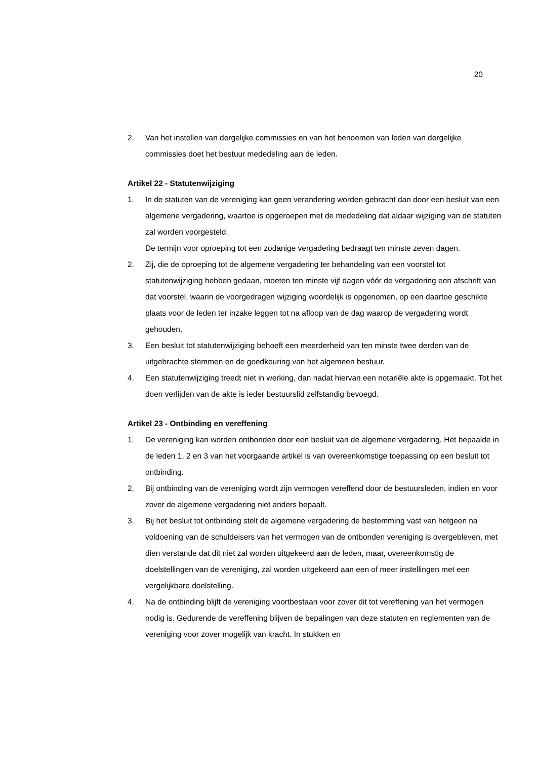20
2. Van het instellen van dergelijke commissies en van het benoemen van leden van dergelijke commissies doet het bestuur mededeling aan de leden.
Artikel 22 - Statutenwijziging
1. In de statuten van de vereniging kan geen verandering worden gebracht dan door een besluit van een algemene vergadering, waartoe is opgeroepen met de mededeling dat aldaar wijziging van de statuten zal worden voorgesteld.
De termijn voor oproeping tot een zodanige vergadering bedraagt ten minste zeven dagen.
2. Zij, die de oproeping tot de algemene vergadering ter behandeling van een voorstel tot statutenwijziging hebben gedaan, moeten ten minste vijf dagen vóór de vergadering een afschrift van dat voorstel, waarin de voorgedragen wijziging woordelijk is opgenomen, op een daartoe geschikte plaats voor de leden ter inzake leggen tot na afloop van de dag waarop de vergadering wordt gehouden.
3. Een besluit tot statutenwijziging behoeft een meerderheid van ten minste twee derden van de uitgebrachte stemmen en de goedkeuring van het algemeen bestuur.
4. Een statutenwijziging treedt niet in werking, dan nadat hiervan een notariële akte is opgemaakt. Tot het doen verlijden van de akte is ieder bestuurslid zelfstandig bevoegd.
Artikel 23 - Ontbinding en vereffening
1. De vereniging kan worden ontbonden door een besluit van de algemene vergadering. Het bepaalde in de leden 1, 2 en 3 van het voorgaande artikel is van overeenkomstige toepassing op een besluit tot ontbinding.
2. Bij ontbinding van de vereniging wordt zijn vermogen vereffend door de bestuursleden, indien en voor zover de algemene vergadering niet anders bepaalt.
3. Bij het besluit tot ontbinding stelt de algemene vergadering de bestemming vast van hetgeen na voldoening van de schuldeisers van het vermogen van de ontbonden vereniging is overgebleven, met dien verstande dat dit niet zal worden uitgekeerd aan de leden, maar, overeenkomstig de doelstellingen van de vereniging, zal worden uitgekeerd aan een of meer instellingen met een vergelijkbare doelstelling.
4. Na de ontbinding blijft de vereniging voortbestaan voor zover dit tot vereffening van het vermogen nodig is. Gedurende de vereffening blijven de bepalingen van deze statuten en reglementen van de vereniging voor zover mogelijk van kracht. In stukken en